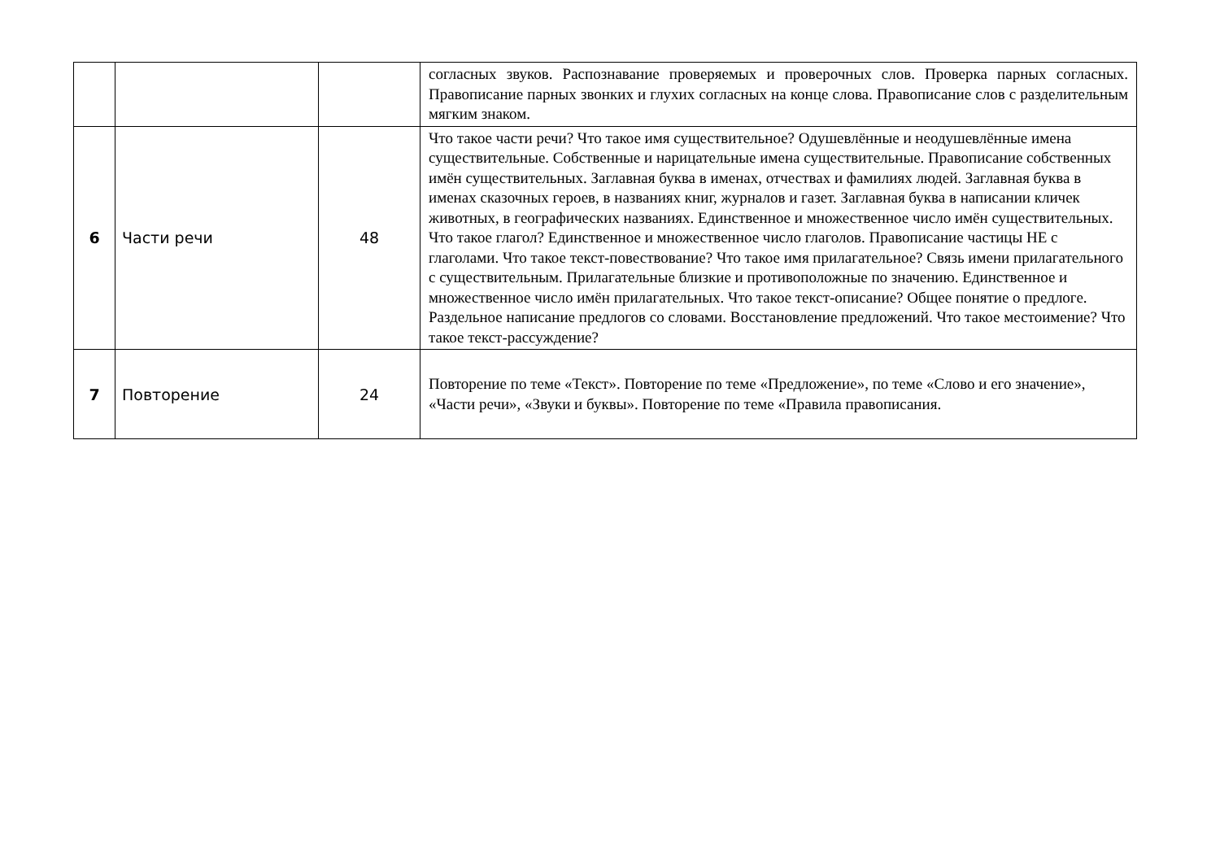| | | | согласных звуков. Распознавание проверяемых и проверочных слов. Проверка парных согласных. Правописание парных звонких и глухих согласных на конце слова. Правописание слов с разделительным мягким знаком. |
| 6 | Части речи | 48 | Что такое части речи? Что такое имя существительное? Одушевлённые и неодушевлённые имена существительные. Собственные и нарицательные имена существительные. Правописание собственных имён существительных. Заглавная буква в именах, отчествах и фамилиях людей. Заглавная буква в именах сказочных героев, в названиях книг, журналов и газет. Заглавная буква в написании кличек животных, в географических названиях. Единственное и множественное число имён существительных. Что такое глагол? Единственное и множественное число глаголов. Правописание частицы НЕ с глаголами. Что такое текст-повествование? Что такое имя прилагательное? Связь имени прилагательного с существительным. Прилагательные близкие и противоположные по значению. Единственное и множественное число имён прилагательных. Что такое текст-описание? Общее понятие о предлоге. Раздельное написание предлогов со словами. Восстановление предложений. Что такое местоимение? Что такое текст-рассуждение? |
| 7 | Повторение | 24 | Повторение по теме «Текст». Повторение по теме «Предложение», по теме «Слово и его значение», «Части речи», «Звуки и буквы». Повторение по теме «Правила правописания. |